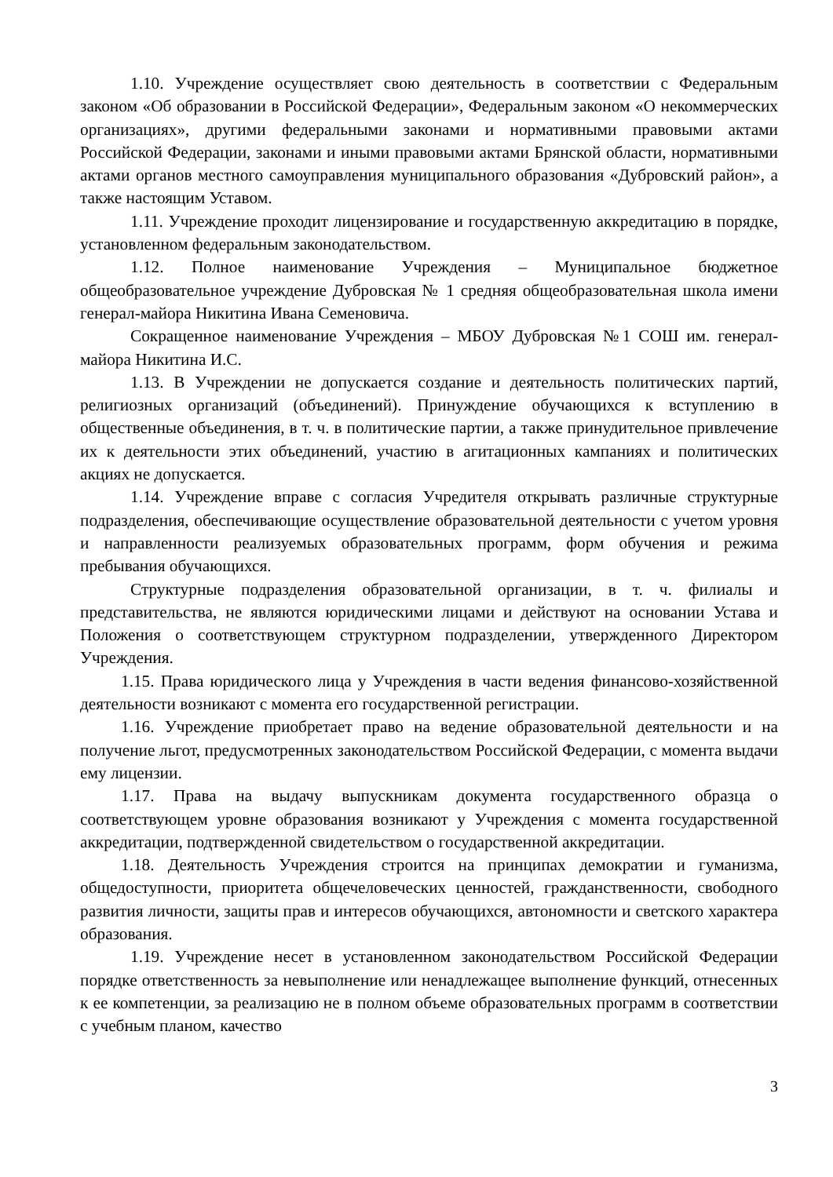1.10. Учреждение осуществляет свою деятельность в соответствии с Федеральным законом «Об образовании в Российской Федерации», Федеральным законом «О некоммерческих организациях», другими федеральными законами и нормативными правовыми актами Российской Федерации, законами и иными правовыми актами Брянской области, нормативными актами органов местного самоуправления муниципального образования «Дубровский район», а также настоящим Уставом.
1.11. Учреждение проходит лицензирование и государственную аккредитацию в порядке, установленном федеральным законодательством.
1.12. Полное наименование Учреждения – Муниципальное бюджетное общеобразовательное учреждение Дубровская № 1 средняя общеобразовательная школа имени генерал-майора Никитина Ивана Семеновича.
Сокращенное наименование Учреждения – МБОУ Дубровская №1 СОШ им. генерал-майора Никитина И.С.
1.13. В Учреждении не допускается создание и деятельность политических партий, религиозных организаций (объединений). Принуждение обучающихся к вступлению в общественные объединения, в т. ч. в политические партии, а также принудительное привлечение их к деятельности этих объединений, участию в агитационных кампаниях и политических акциях не допускается.
1.14. Учреждение вправе с согласия Учредителя открывать различные структурные подразделения, обеспечивающие осуществление образовательной деятельности с учетом уровня и направленности реализуемых образовательных программ, форм обучения и режима пребывания обучающихся.
Структурные подразделения образовательной организации, в т. ч. филиалы и представительства, не являются юридическими лицами и действуют на основании Устава и Положения о соответствующем структурном подразделении, утвержденного Директором Учреждения.
1.15. Права юридического лица у Учреждения в части ведения финансово-хозяйственной деятельности возникают с момента его государственной регистрации.
1.16. Учреждение приобретает право на ведение образовательной деятельности и на получение льгот, предусмотренных законодательством Российской Федерации, с момента выдачи ему лицензии.
1.17. Права на выдачу выпускникам документа государственного образца о соответствующем уровне образования возникают у Учреждения с момента государственной аккредитации, подтвержденной свидетельством о государственной аккредитации.
1.18. Деятельность Учреждения строится на принципах демократии и гуманизма, общедоступности, приоритета общечеловеческих ценностей, гражданственности, свободного развития личности, защиты прав и интересов обучающихся, автономности и светского характера образования.
1.19. Учреждение несет в установленном законодательством Российской Федерации порядке ответственность за невыполнение или ненадлежащее выполнение функций, отнесенных к ее компетенции, за реализацию не в полном объеме образовательных программ в соответствии с учебным планом, качество
3